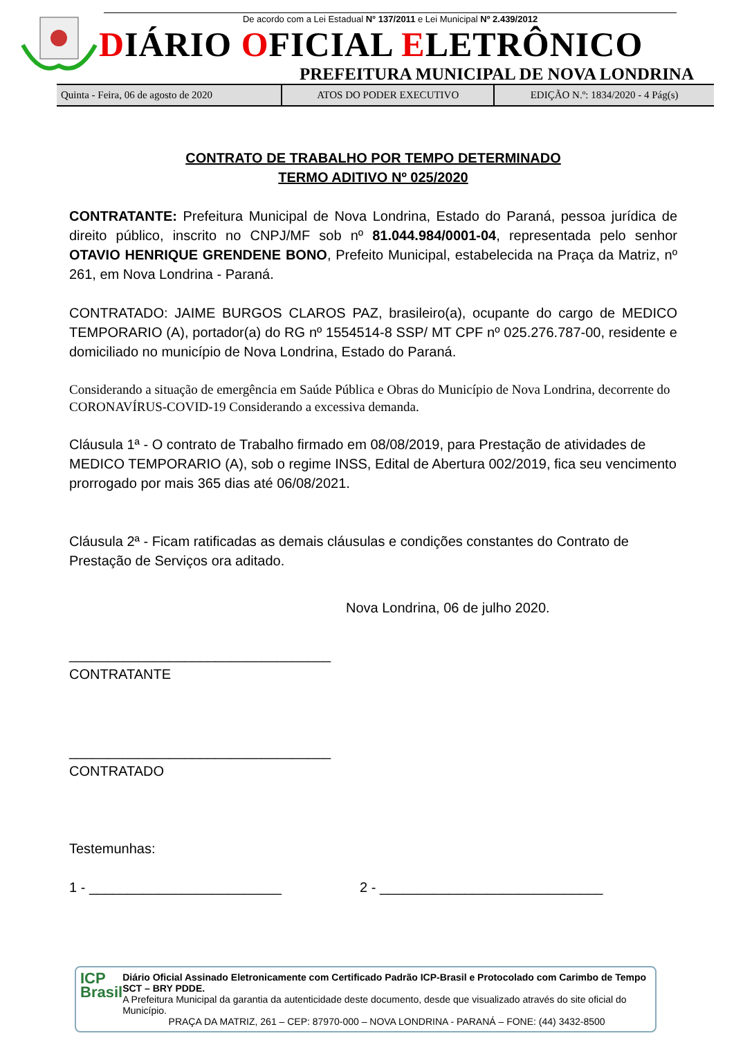De acordo com a Lei Estadual N° 137/2011 e Lei Municipal Nº 2.439/2012
DIÁRIO OFICIAL ELETRÔNICO
PREFEITURA MUNICIPAL DE NOVA LONDRINA
| Quinta - Feira, 06 de agosto de 2020 | ATOS DO PODER EXECUTIVO | EDIÇÃO N.º: 1834/2020 - 4 Pág(s) |
CONTRATO DE TRABALHO POR TEMPO DETERMINADO
TERMO ADITIVO Nº 025/2020
CONTRATANTE: Prefeitura Municipal de Nova Londrina, Estado do Paraná, pessoa jurídica de direito público, inscrito no CNPJ/MF sob nº 81.044.984/0001-04, representada pelo senhor OTAVIO HENRIQUE GRENDENE BONO, Prefeito Municipal, estabelecida na Praça da Matriz, nº 261, em Nova Londrina - Paraná.
CONTRATADO: JAIME BURGOS CLAROS PAZ, brasileiro(a), ocupante do cargo de MEDICO TEMPORARIO (A), portador(a) do RG nº 1554514-8 SSP/ MT CPF nº 025.276.787-00, residente e domiciliado no município de Nova Londrina, Estado do Paraná.
Considerando a situação de emergência em Saúde Pública e Obras do Município de Nova Londrina, decorrente do CORONAVÍRUS-COVID-19 Considerando a excessiva demanda.
Cláusula 1ª - O contrato de Trabalho firmado em 08/08/2019, para Prestação de atividades de MEDICO TEMPORARIO (A), sob o regime INSS, Edital de Abertura 002/2019, fica seu vencimento prorrogado por mais 365 dias até 06/08/2021.
Cláusula 2ª - Ficam ratificadas as demais cláusulas e condições constantes do Contrato de Prestação de Serviços ora aditado.
Nova Londrina, 06 de julho 2020.
__________________________________
CONTRATANTE
__________________________________
CONTRATADO
Testemunhas:
1 - _________________________ 2 - _____________________________
ICP Brasil
Diário Oficial Assinado Eletronicamente com Certificado Padrão ICP-Brasil e Protocolado com Carimbo de Tempo SCT – BRY PDDE.
A Prefeitura Municipal da garantia da autenticidade deste documento, desde que visualizado através do site oficial do Município.
PRAÇA DA MATRIZ, 261 – CEP: 87970-000 – NOVA LONDRINA - PARANÁ – FONE: (44) 3432-8500